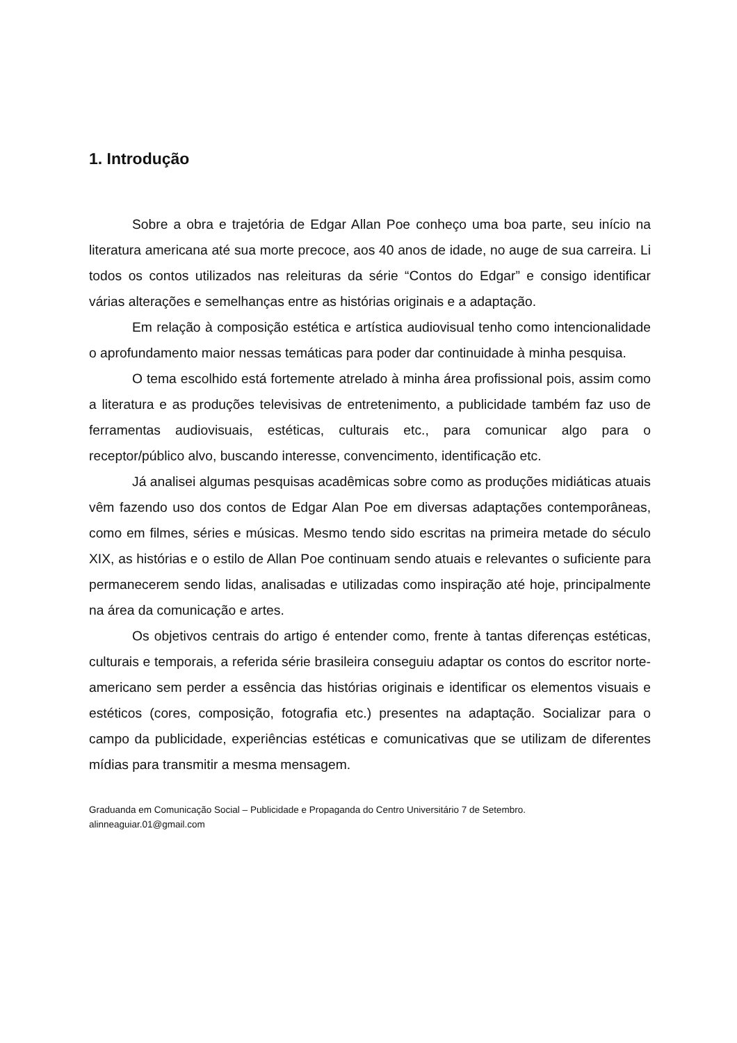1. Introdução
Sobre a obra e trajetória de Edgar Allan Poe conheço uma boa parte, seu início na literatura americana até sua morte precoce, aos 40 anos de idade, no auge de sua carreira. Li todos os contos utilizados nas releituras da série “Contos do Edgar” e consigo identificar várias alterações e semelhanças entre as histórias originais e a adaptação.
Em relação à composição estética e artística audiovisual tenho como intencionalidade o aprofundamento maior nessas temáticas para poder dar continuidade à minha pesquisa.
O tema escolhido está fortemente atrelado à minha área profissional pois, assim como a literatura e as produções televisivas de entretenimento, a publicidade também faz uso de ferramentas audiovisuais, estéticas, culturais etc., para comunicar algo para o receptor/público alvo, buscando interesse, convencimento, identificação etc.
Já analisei algumas pesquisas acadêmicas sobre como as produções midiáticas atuais vêm fazendo uso dos contos de Edgar Alan Poe em diversas adaptações contemporâneas, como em filmes, séries e músicas. Mesmo tendo sido escritas na primeira metade do século XIX, as histórias e o estilo de Allan Poe continuam sendo atuais e relevantes o suficiente para permanecerem sendo lidas, analisadas e utilizadas como inspiração até hoje, principalmente na área da comunicação e artes.
Os objetivos centrais do artigo é entender como, frente à tantas diferenças estéticas, culturais e temporais, a referida série brasileira conseguiu adaptar os contos do escritor norte-americano sem perder a essência das histórias originais e identificar os elementos visuais e estéticos (cores, composição, fotografia etc.) presentes na adaptação. Socializar para o campo da publicidade, experiências estéticas e comunicativas que se utilizam de diferentes mídias para transmitir a mesma mensagem.
Graduanda em Comunicação Social – Publicidade e Propaganda do Centro Universitário 7 de Setembro.
alinneaguiar.01@gmail.com